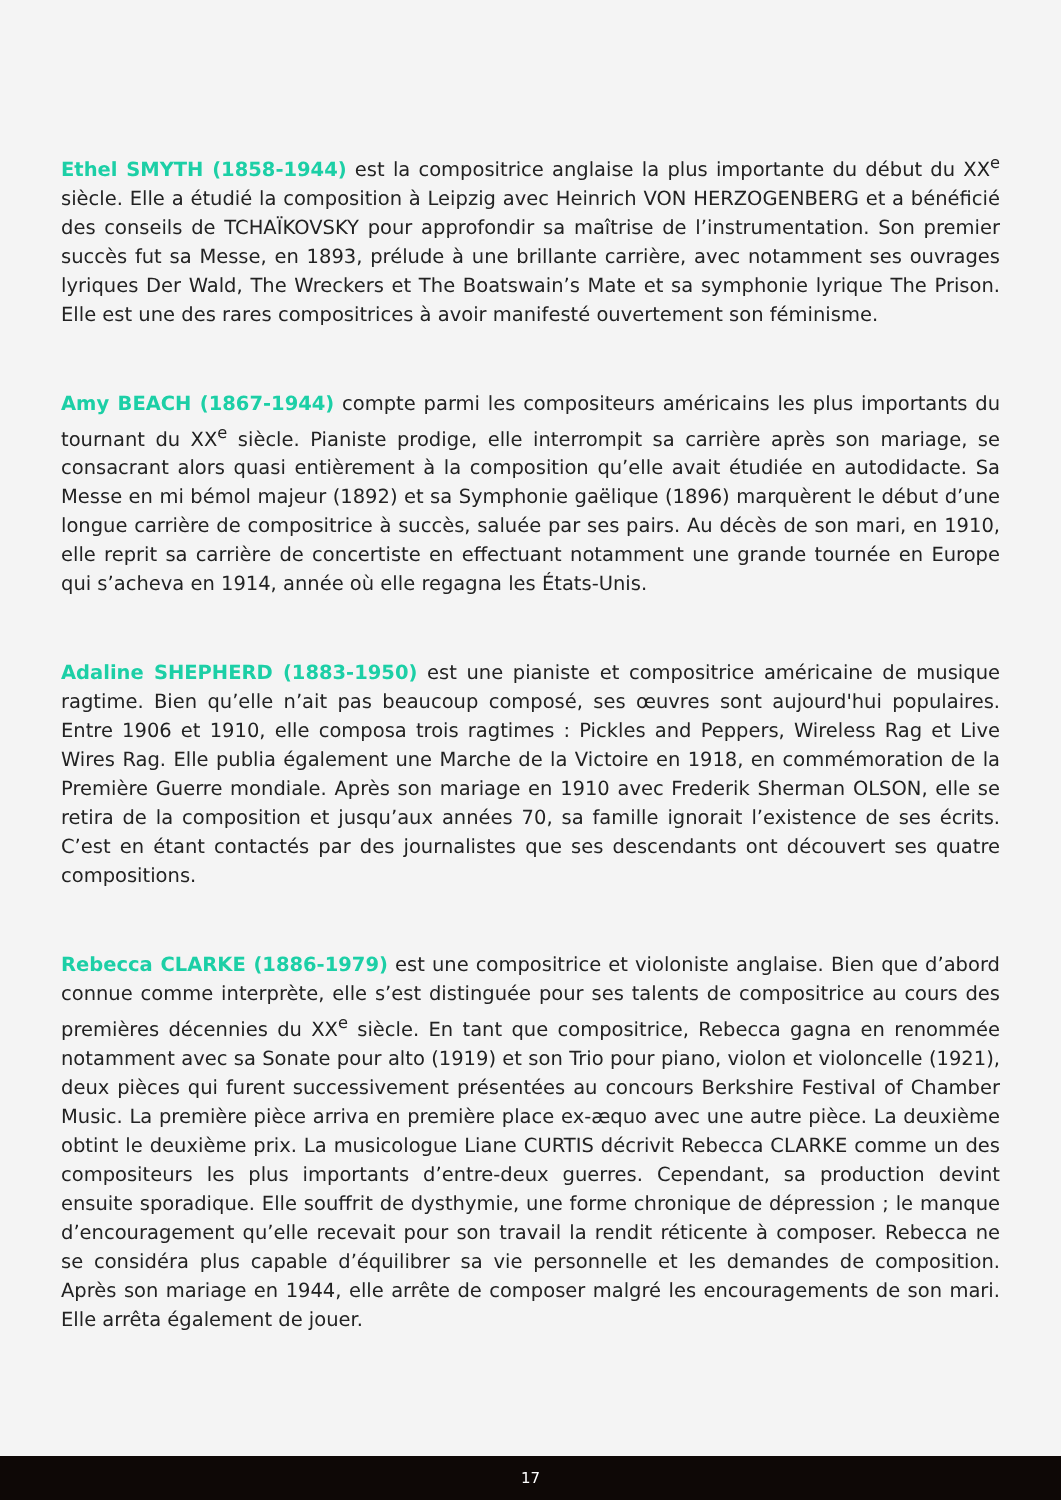Ethel SMYTH (1858-1944) est la compositrice anglaise la plus importante du début du XX<sup>e</sup> siècle. Elle a étudié la composition à Leipzig avec Heinrich VON HERZOGENBERG et a bénéficié des conseils de TCHAÏKOVSKY pour approfondir sa maîtrise de l’instrumentation. Son premier succès fut sa Messe, en 1893, prélude à une brillante carrière, avec notamment ses ouvrages lyriques Der Wald, The Wreckers et The Boatswain’s Mate et sa symphonie lyrique The Prison. Elle est une des rares compositrices à avoir manifesté ouvertement son féminisme.
Amy BEACH (1867-1944) compte parmi les compositeurs américains les plus importants du tournant du XX<sup>e</sup> siècle. Pianiste prodige, elle interrompit sa carrière après son mariage, se consacrant alors quasi entièrement à la composition qu’elle avait étudiée en autodidacte. Sa Messe en mi bémol majeur (1892) et sa Symphonie gaëlique (1896) marquèrent le début d’une longue carrière de compositrice à succès, saluée par ses pairs. Au décès de son mari, en 1910, elle reprit sa carrière de concertiste en effectuant notamment une grande tournée en Europe qui s’acheva en 1914, année où elle regagna les États-Unis.
Adaline SHEPHERD (1883-1950) est une pianiste et compositrice américaine de musique ragtime. Bien qu’elle n’ait pas beaucoup composé, ses œuvres sont aujourd'hui populaires. Entre 1906 et 1910, elle composa trois ragtimes : Pickles and Peppers, Wireless Rag et Live Wires Rag. Elle publia également une Marche de la Victoire en 1918, en commémoration de la Première Guerre mondiale. Après son mariage en 1910 avec Frederik Sherman OLSON, elle se retira de la composition et jusqu’aux années 70, sa famille ignorait l’existence de ses écrits. C’est en étant contactés par des journalistes que ses descendants ont découvert ses quatre compositions.
Rebecca CLARKE (1886-1979) est une compositrice et violoniste anglaise. Bien que d’abord connue comme interprète, elle s’est distinguée pour ses talents de compositrice au cours des premières décennies du XX<sup>e</sup> siècle. En tant que compositrice, Rebecca gagna en renommée notamment avec sa Sonate pour alto (1919) et son Trio pour piano, violon et violoncelle (1921), deux pièces qui furent successivement présentées au concours Berkshire Festival of Chamber Music. La première pièce arriva en première place ex-æquo avec une autre pièce. La deuxième obtint le deuxième prix. La musicologue Liane CURTIS décrivit Rebecca CLARKE comme un des compositeurs les plus importants d’entre-deux guerres. Cependant, sa production devint ensuite sporadique. Elle souffrit de dysthymie, une forme chronique de dépression ; le manque d’encouragement qu’elle recevait pour son travail la rendit réticente à composer. Rebecca ne se considéra plus capable d’équilibrer sa vie personnelle et les demandes de composition. Après son mariage en 1944, elle arrête de composer malgré les encouragements de son mari. Elle arrêta également de jouer.
17